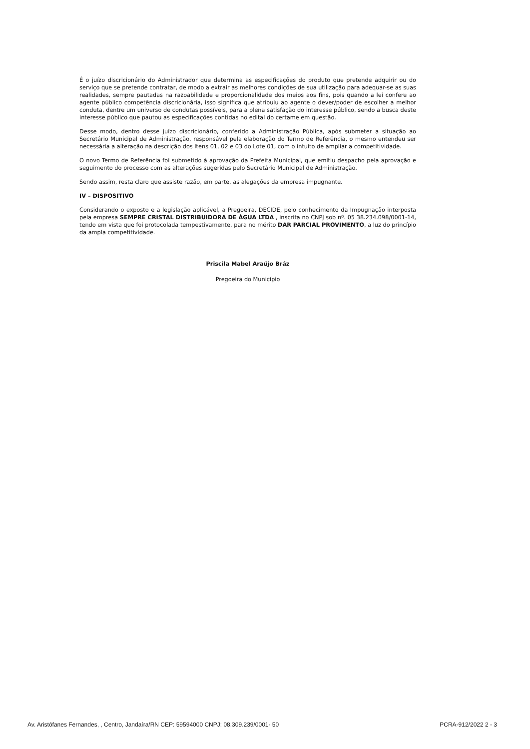É o juízo discricionário do Administrador que determina as especificações do produto que pretende adquirir ou do serviço que se pretende contratar, de modo a extrair as melhores condições de sua utilização para adequar-se as suas realidades, sempre pautadas na razoabilidade e proporcionalidade dos meios aos fins, pois quando a lei confere ao agente público competência discricionária, isso significa que atribuiu ao agente o dever/poder de escolher a melhor conduta, dentre um universo de condutas possíveis, para a plena satisfação do interesse público, sendo a busca deste interesse público que pautou as especificações contidas no edital do certame em questão.
Desse modo, dentro desse juízo discricionário, conferido a Administração Pública, após submeter a situação ao Secretário Municipal de Administração, responsável pela elaboração do Termo de Referência, o mesmo entendeu ser necessária a alteração na descrição dos Itens 01, 02 e 03 do Lote 01, com o intuito de ampliar a competitividade.
O novo Termo de Referência foi submetido à aprovação da Prefeita Municipal, que emitiu despacho pela aprovação e seguimento do processo com as alterações sugeridas pelo Secretário Municipal de Administração.
Sendo assim, resta claro que assiste razão, em parte, as alegações da empresa impugnante.
IV – DISPOSITIVO
Considerando o exposto e a legislação aplicável, a Pregoeira, DECIDE, pelo conhecimento da Impugnação interposta pela empresa SEMPRE CRISTAL DISTRIBUIDORA DE ÁGUA LTDA , inscrita no CNPJ sob nº. 05 38.234.098/0001-14, tendo em vista que foi protocolada tempestivamente, para no mérito DAR PARCIAL PROVIMENTO, a luz do princípio da ampla competitividade.
Priscila Mabel Araújo Bráz
Pregoeira do Município
Av. Aristófanes Fernandes, , Centro, Jandaíra/RN CEP: 59594000 CNPJ: 08.309.239/0001- 50 PCRA-912/2022 2 - 3